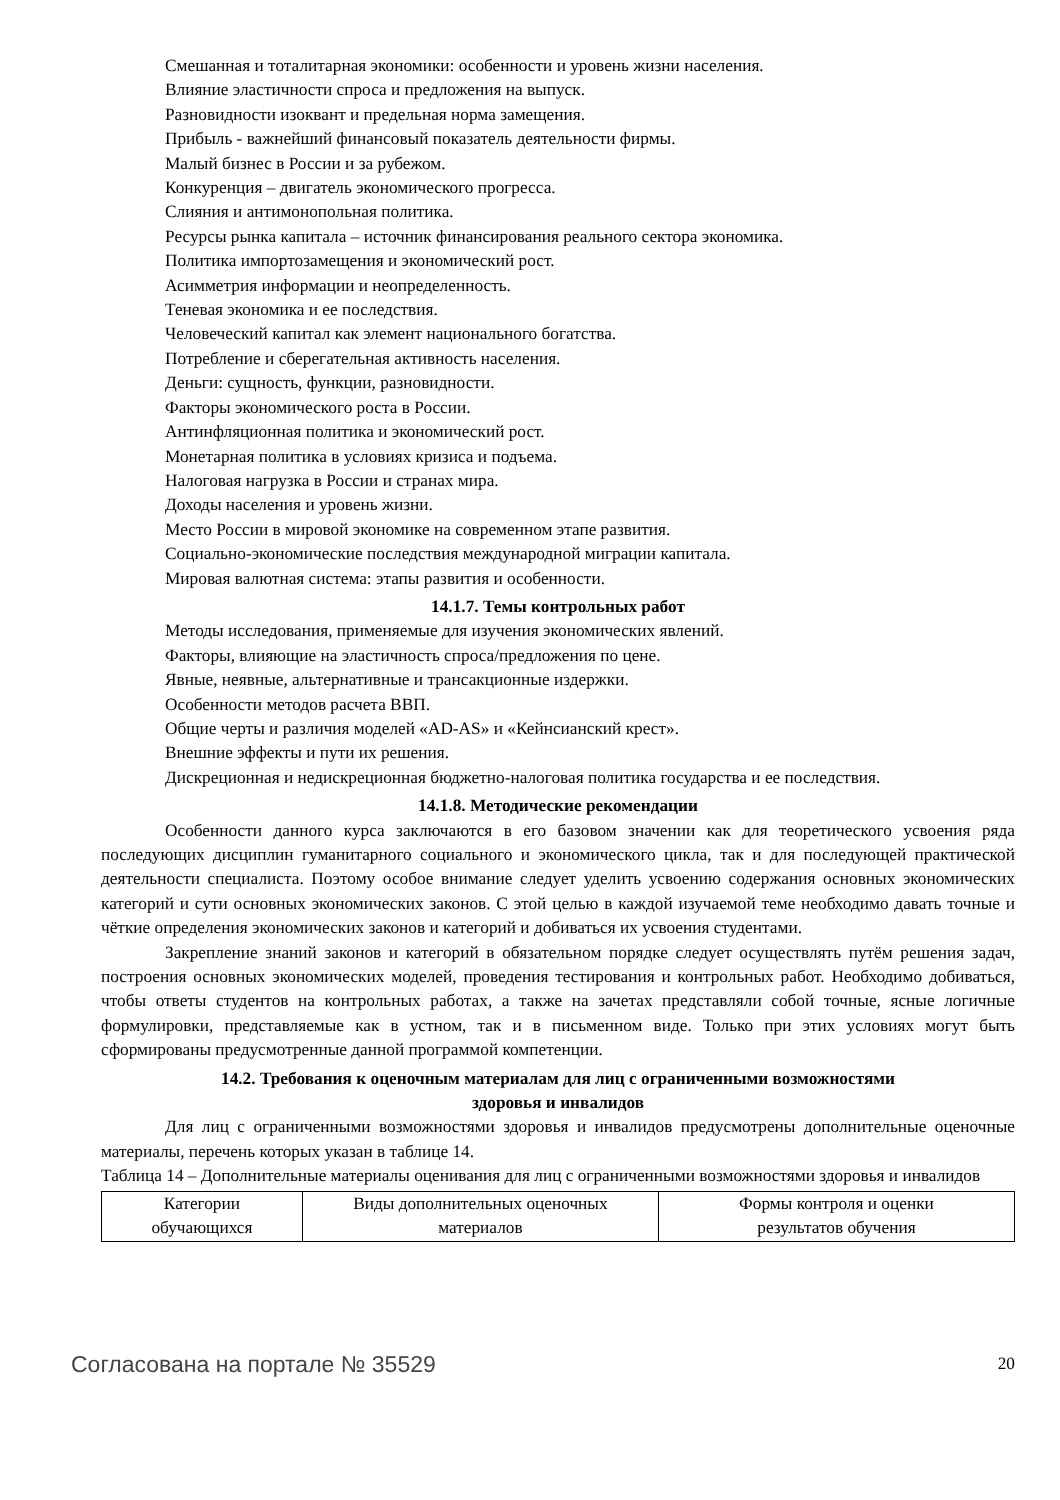Смешанная и тоталитарная экономики: особенности и уровень жизни населения.
Влияние эластичности спроса и предложения на выпуск.
Разновидности изоквант и предельная норма замещения.
Прибыль - важнейший финансовый показатель деятельности фирмы.
Малый бизнес в России и за рубежом.
Конкуренция – двигатель экономического прогресса.
Слияния и антимонопольная политика.
Ресурсы рынка капитала – источник финансирования реального сектора экономика.
Политика импортозамещения и экономический рост.
Асимметрия информации и неопределенность.
Теневая экономика и ее последствия.
Человеческий капитал как элемент национального богатства.
Потребление и сберегательная активность населения.
Деньги: сущность, функции, разновидности.
Факторы экономического роста в России.
Антинфляционная политика и экономический рост.
Монетарная политика в условиях кризиса и подъема.
Налоговая нагрузка в России и странах мира.
Доходы населения и уровень жизни.
Место России в мировой экономике на современном этапе развития.
Социально-экономические последствия международной миграции капитала.
Мировая валютная система: этапы развития и особенности.
14.1.7. Темы контрольных работ
Методы исследования, применяемые для изучения экономических явлений.
Факторы, влияющие на эластичность спроса/предложения по цене.
Явные, неявные, альтернативные и трансакционные издержки.
Особенности методов расчета ВВП.
Общие черты и различия моделей «AD-AS» и «Кейнсианский крест».
Внешние эффекты и пути их решения.
Дискреционная и недискреционная бюджетно-налоговая политика государства и ее последствия.
14.1.8. Методические рекомендации
Особенности данного курса заключаются в его базовом значении как для теоретического усвоения ряда последующих дисциплин гуманитарного социального и экономического цикла, так и для последующей практической деятельности специалиста. Поэтому особое внимание следует уделить усвоению содержания основных экономических категорий и сути основных экономических законов. С этой целью в каждой изучаемой теме необходимо давать точные и чёткие определения экономических законов и категорий и добиваться их усвоения студентами.
Закрепление знаний законов и категорий в обязательном порядке следует осуществлять путём решения задач, построения основных экономических моделей, проведения тестирования и контрольных работ. Необходимо добиваться, чтобы ответы студентов на контрольных работах, а также на зачетах представляли собой точные, ясные логичные формулировки, представляемые как в устном, так и в письменном виде. Только при этих условиях могут быть сформированы предусмотренные данной программой компетенции.
14.2. Требования к оценочным материалам для лиц с ограниченными возможностями
здоровья и инвалидов
Для лиц с ограниченными возможностями здоровья и инвалидов предусмотрены дополнительные оценочные материалы, перечень которых указан в таблице 14.
Таблица 14 – Дополнительные материалы оценивания для лиц с ограниченными возможностями здоровья и инвалидов
| Категории обучающихся | Виды дополнительных оценочных материалов | Формы контроля и оценки результатов обучения |
Согласована на портале № 35529 20